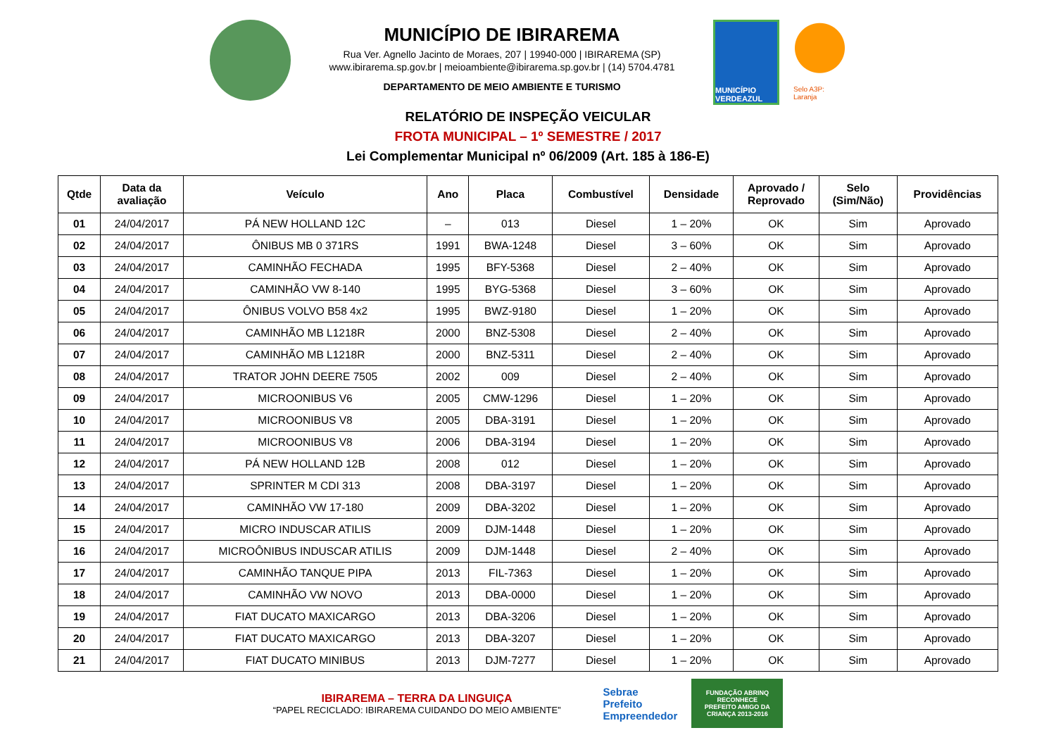MUNICÍPIO DE IBIRAREMA
Rua Ver. Agnello Jacinto de Moraes, 207 | 19940-000 | IBIRAREMA (SP)
www.ibirarema.sp.gov.br | meioambiente@ibirarema.sp.gov.br | (14) 5704.4781
DEPARTAMENTO DE MEIO AMBIENTE E TURISMO
MUNICÍPIO VERDEAZUL
Selo A3P: Laranja
RELATÓRIO DE INSPEÇÃO VEICULAR
FROTA MUNICIPAL – 1º SEMESTRE / 2017
Lei Complementar Municipal nº 06/2009 (Art. 185 à 186-E)
| Qtde | Data da avaliação | Veículo | Ano | Placa | Combustível | Densidade | Aprovado / Reprovado | Selo (Sim/Não) | Providências |
| --- | --- | --- | --- | --- | --- | --- | --- | --- | --- |
| 01 | 24/04/2017 | PÁ NEW HOLLAND 12C | – | 013 | Diesel | 1 – 20% | OK | Sim | Aprovado |
| 02 | 24/04/2017 | ÔNIBUS MB 0 371RS | 1991 | BWA-1248 | Diesel | 3 – 60% | OK | Sim | Aprovado |
| 03 | 24/04/2017 | CAMINHÃO FECHADA | 1995 | BFY-5368 | Diesel | 2 – 40% | OK | Sim | Aprovado |
| 04 | 24/04/2017 | CAMINHÃO VW 8-140 | 1995 | BYG-5368 | Diesel | 3 – 60% | OK | Sim | Aprovado |
| 05 | 24/04/2017 | ÔNIBUS VOLVO B58 4x2 | 1995 | BWZ-9180 | Diesel | 1 – 20% | OK | Sim | Aprovado |
| 06 | 24/04/2017 | CAMINHÃO MB L1218R | 2000 | BNZ-5308 | Diesel | 2 – 40% | OK | Sim | Aprovado |
| 07 | 24/04/2017 | CAMINHÃO MB L1218R | 2000 | BNZ-5311 | Diesel | 2 – 40% | OK | Sim | Aprovado |
| 08 | 24/04/2017 | TRATOR JOHN DEERE 7505 | 2002 | 009 | Diesel | 2 – 40% | OK | Sim | Aprovado |
| 09 | 24/04/2017 | MICROONIBUS V6 | 2005 | CMW-1296 | Diesel | 1 – 20% | OK | Sim | Aprovado |
| 10 | 24/04/2017 | MICROONIBUS V8 | 2005 | DBA-3191 | Diesel | 1 – 20% | OK | Sim | Aprovado |
| 11 | 24/04/2017 | MICROONIBUS V8 | 2006 | DBA-3194 | Diesel | 1 – 20% | OK | Sim | Aprovado |
| 12 | 24/04/2017 | PÁ NEW HOLLAND 12B | 2008 | 012 | Diesel | 1 – 20% | OK | Sim | Aprovado |
| 13 | 24/04/2017 | SPRINTER M CDI 313 | 2008 | DBA-3197 | Diesel | 1 – 20% | OK | Sim | Aprovado |
| 14 | 24/04/2017 | CAMINHÃO VW 17-180 | 2009 | DBA-3202 | Diesel | 1 – 20% | OK | Sim | Aprovado |
| 15 | 24/04/2017 | MICRO INDUSCAR ATILIS | 2009 | DJM-1448 | Diesel | 1 – 20% | OK | Sim | Aprovado |
| 16 | 24/04/2017 | MICROÔNIBUS INDUSCAR ATILIS | 2009 | DJM-1448 | Diesel | 2 – 40% | OK | Sim | Aprovado |
| 17 | 24/04/2017 | CAMINHÃO TANQUE PIPA | 2013 | FIL-7363 | Diesel | 1 – 20% | OK | Sim | Aprovado |
| 18 | 24/04/2017 | CAMINHÃO VW NOVO | 2013 | DBA-0000 | Diesel | 1 – 20% | OK | Sim | Aprovado |
| 19 | 24/04/2017 | FIAT DUCATO MAXICARGO | 2013 | DBA-3206 | Diesel | 1 – 20% | OK | Sim | Aprovado |
| 20 | 24/04/2017 | FIAT DUCATO MAXICARGO | 2013 | DBA-3207 | Diesel | 1 – 20% | OK | Sim | Aprovado |
| 21 | 24/04/2017 | FIAT DUCATO MINIBUS | 2013 | DJM-7277 | Diesel | 1 – 20% | OK | Sim | Aprovado |
IBIRAREMA – TERRA DA LINGUIÇA
“PAPEL RECICLADO: IBIRAREMA CUIDANDO DO MEIO AMBIENTE”
Sebrae
Prefeito
Empreendedor
FUNDAÇÃO ABRINQ RECONHECE
PREFEITO AMIGO DA CRIANÇA 2013-2016